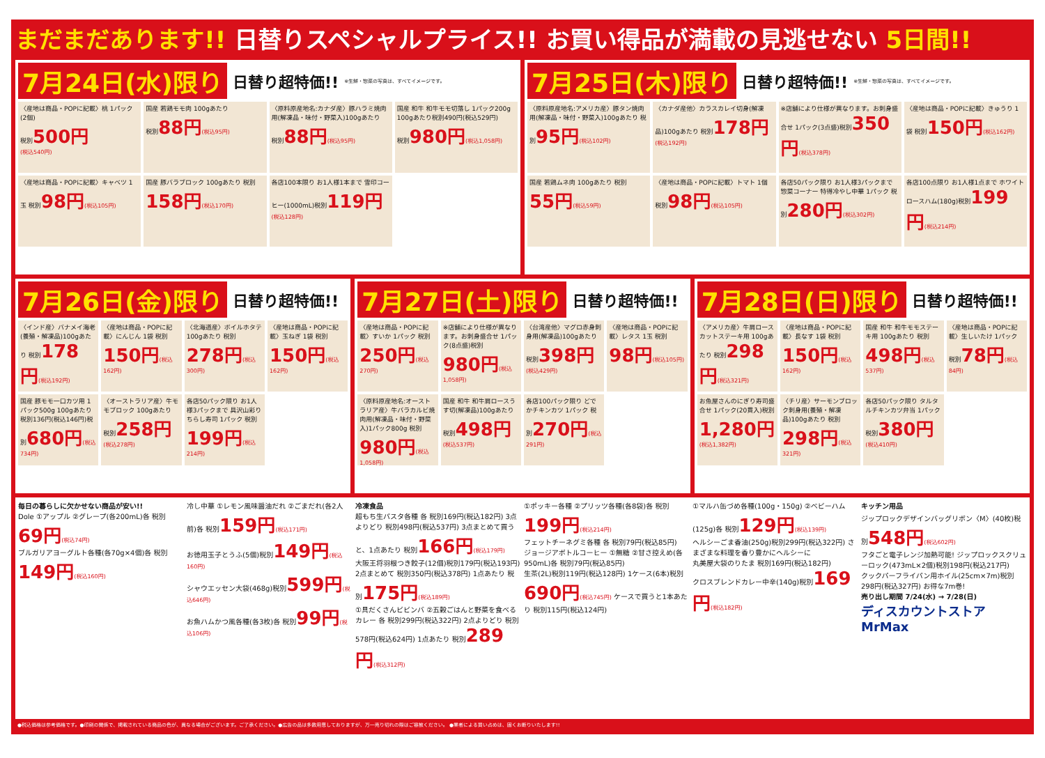まだまだあります!! 日替りスペシャルプライス!! お買い得品が満載の見逃せない 5日間!!
7月24日(水)限り 日替り超特価!! ※生鮮・惣菜の写真は、すべてイメージです。
〈産地は商品・POPに記載〉桃 1パック(2個)
税別500円
(税込540円)
国産 若鶏モモ肉 100gあたり
税別88円(税込95円)
〈原料原産地名:カナダ産〉豚ハラミ焼肉用(解凍品・味付・野菜入)100gあたり
税別88円(税込95円)
国産 和牛 和牛モモ切落し 1パック200g 100gあたり税別490円(税込529円)
税別980円(税込1,058円)
〈産地は商品・POPに記載〉キャベツ 1玉 税別98円(税込105円)
国産 豚バラブロック 100gあたり 税別158円(税込170円)
各店100本限り お1人様1本まで 雪印コーヒー(1000mL)税別119円(税込128円)
7月25日(木)限り 日替り超特価!! ※生鮮・惣菜の写真は、すべてイメージです。
〈原料原産地名:アメリカ産〉豚タン焼肉用(解凍品・味付・野菜入)100gあたり 税別95円(税込102円)
〈カナダ産他〉カラスカレイ切身(解凍品)100gあたり 税別178円(税込192円)
※店舗により仕様が異なります。お刺身盛合せ 1パック(3点盛)税別350円(税込378円)
〈産地は商品・POPに記載〉きゅうり 1袋 税別150円(税込162円)
国産 若鶏ムネ肉 100gあたり 税別55円(税込59円)
〈産地は商品・POPに記載〉トマト 1個 税別98円(税込105円)
各店50パック限り お1人様3パックまで 惣菜コーナー 特得冷やし中華 1パック 税別280円(税込302円)
各店100点限り お1人様1点まで ホワイトロースハム(180g)税別199円(税込214円)
7月26日(金)限り 日替り超特価!!
〈インド産〉バナメイ海老(養殖・解凍品)100gあたり 税別178円(税込192円)
〈産地は商品・POPに記載〉にんじん 1袋 税別150円(税込162円)
〈北海道産〉ボイルホタテ 100gあたり 税別278円(税込300円)
〈産地は商品・POPに記載〉玉ねぎ 1袋 税別150円(税込162円)
国産 豚モモ一口カツ用 1パック500g 100gあたり税別136円(税込146円)税別680円(税込734円)
〈オーストラリア産〉牛モモブロック 100gあたり 税別258円(税込278円)
各店50パック限り お1人様3パックまで 具沢山彩りちらし寿司 1パック 税別199円(税込214円)
7月27日(土)限り 日替り超特価!!
〈産地は商品・POPに記載〉すいか 1パック 税別250円(税込270円)
※店舗により仕様が異なります。お刺身盛合せ 1パック(8点盛)税別980円(税込1,058円)
〈台湾産他〉マグロ赤身刺身用(解凍品)100gあたり 税別398円(税込429円)
〈産地は商品・POPに記載〉レタス 1玉 税別98円(税込105円)
〈原料原産地名:オーストラリア産〉牛バラカルビ焼肉用(解凍品・味付・野菜入)1パック800g 税別980円(税込1,058円)
国産 和牛 和牛肩ロースうす切(解凍品)100gあたり 税別498円(税込537円)
各店100パック限り どでかチキンカツ 1パック 税別270円(税込291円)
7月28日(日)限り 日替り超特価!!
〈アメリカ産〉牛肩ロースカットステーキ用 100gあたり 税別298円(税込321円)
〈産地は商品・POPに記載〉長なす 1袋 税別150円(税込162円)
国産 和牛 和牛モモステーキ用 100gあたり 税別498円(税込537円)
〈産地は商品・POPに記載〉生しいたけ 1パック 税別78円(税込84円)
お魚屋さんのにぎり寿司盛合せ 1パック(20貫入)税別1,280円(税込1,382円)
〈チリ産〉サーモンブロック刺身用(養殖・解凍品)100gあたり 税別298円(税込321円)
各店50パック限り タルタルチキンカツ弁当 1パック 税別380円(税込410円)
毎日の暮らしに欠かせない商品が安い!!
Dole ①アップル ②グレープ(各200mL)各 税別69円(税込74円)
ブルガリアヨーグルト各種(各70g×4個)各 税別149円(税込160円)
冷し中華 ①レモン風味醤油だれ ②ごまだれ(各2人前)各 税別159円(税込171円)
お徳用玉子とうふ(5個)税別149円(税込160円)
シャウエッセン大袋(468g)税別599円(税込646円)
お魚ハムかつ風各種(各3枚)各 税別99円(税込106円)
冷凍食品
超もち生パスタ各種 各 税別169円(税込182円) 3点よりどり 税別498円(税込537円) 3点まとめて買うと、1点あたり 税別166円(税込179円)
大阪王将羽根つき餃子(12個)税別179円(税込193円) 2点まとめて 税別350円(税込378円) 1点あたり 税別175円(税込189円)
①具だくさんビビンバ ②五穀ごはんと野菜を食べるカレー 各 税別299円(税込322円) 2点よりどり 税別578円(税込624円) 1点あたり 税別289円(税込312円)
①ポッキー各種 ②プリッツ各種(各8袋)各 税別199円(税込214円)
フェットチーネグミ各種 各 税別79円(税込85円)
ジョージアボトルコーヒー ①無糖 ②甘さ控えめ(各950mL)各 税別79円(税込85円)
生茶(2L)税別119円(税込128円) 1ケース(6本)税別690円(税込745円) ケースで買うと1本あたり 税別115円(税込124円)
①マルハ缶づめ各種(100g・150g) ②ベビーハム(125g)各 税別129円(税込139円)
ヘルシーごま香油(250g)税別299円(税込322円) さまざまな料理を香り豊かにヘルシーに
丸美屋大袋のりたま 税別169円(税込182円)
クロスブレンドカレー中辛(140g)税別169円(税込182円)
キッチン用品
ジップロックデザインバッグリボン〈M〉(40枚)税別548円(税込602円)
フタごと電子レンジ加熱可能! ジップロックスクリューロック(473mL×2個)税別198円(税込217円)
クックパーフライパン用ホイル(25cm×7m)税別298円(税込327円) お得な7m巻!
売り出し期間 7/24(水) → 7/28(日)
ディスカウントストア MrMax
●税込価格は参考価格です。●印刷の関係で、掲載されている商品の色が、異なる場合がございます。ご了承ください。●広告の品は多数用意しておりますが、万一売り切れの際はご容赦ください。 ●業者による買い占めは、固くお断りいたします!!